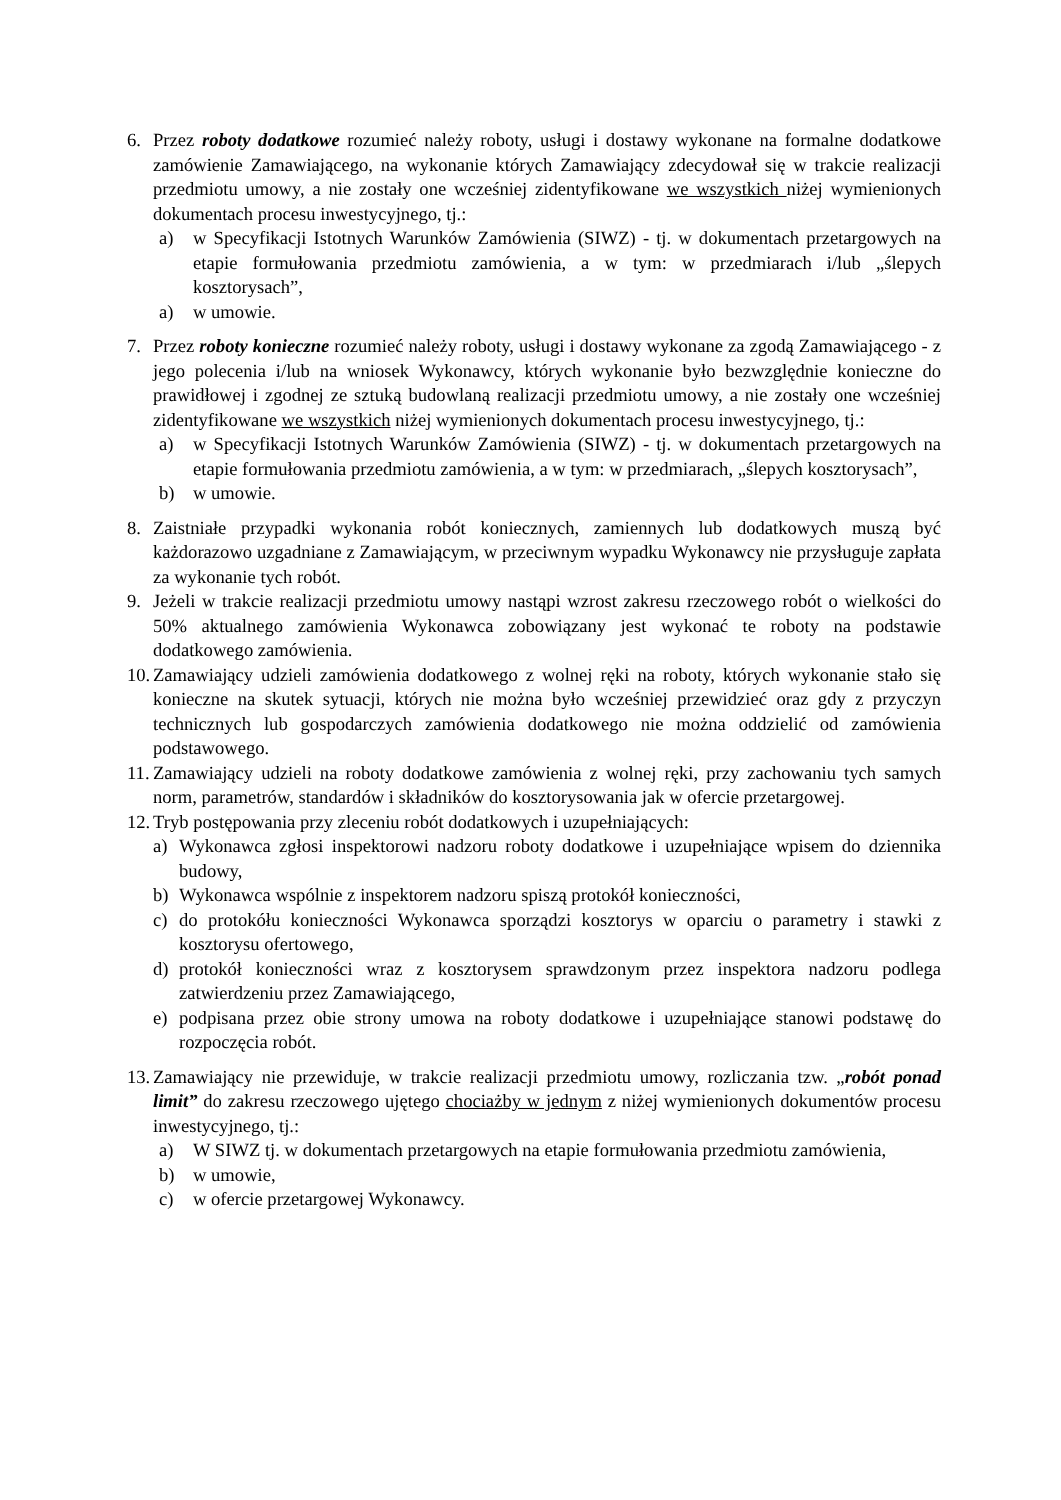6. Przez roboty dodatkowe rozumieć należy roboty, usługi i dostawy wykonane na formalne dodatkowe zamówienie Zamawiającego, na wykonanie których Zamawiający zdecydował się w trakcie realizacji przedmiotu umowy, a nie zostały one wcześniej zidentyfikowane we wszystkich niżej wymienionych dokumentach procesu inwestycyjnego, tj.:
a) w Specyfikacji Istotnych Warunków Zamówienia (SIWZ) - tj. w dokumentach przetargowych na etapie formułowania przedmiotu zamówienia, a w tym: w przedmiarach i/lub „ślepych kosztorysach”,
a) w umowie.
7. Przez roboty konieczne rozumieć należy roboty, usługi i dostawy wykonane za zgodą Zamawiającego - z jego polecenia i/lub na wniosek Wykonawcy, których wykonanie było bezwzględnie konieczne do prawidłowej i zgodnej ze sztuką budowlaną realizacji przedmiotu umowy, a nie zostały one wcześniej zidentyfikowane we wszystkich niżej wymienionych dokumentach procesu inwestycyjnego, tj.:
a) w Specyfikacji Istotnych Warunków Zamówienia (SIWZ) - tj. w dokumentach przetargowych na etapie formułowania przedmiotu zamówienia, a w tym: w przedmiarach, „ślepych kosztorysach”,
b) w umowie.
8. Zaistniałe przypadki wykonania robót koniecznych, zamiennych lub dodatkowych muszą być każdorazowo uzgadniane z Zamawiającym, w przeciwnym wypadku Wykonawcy nie przysługuje zapłata za wykonanie tych robót.
9. Jeżeli w trakcie realizacji przedmiotu umowy nastąpi wzrost zakresu rzeczowego robót o wielkości do 50% aktualnego zamówienia Wykonawca zobowiązany jest wykonać te roboty na podstawie dodatkowego zamówienia.
10. Zamawiający udzieli zamówienia dodatkowego z wolnej ręki na roboty, których wykonanie stało się konieczne na skutek sytuacji, których nie można było wcześniej przewidzieć oraz gdy z przyczyn technicznych lub gospodarczych zamówienia dodatkowego nie można oddzielić od zamówienia podstawowego.
11. Zamawiający udzieli na roboty dodatkowe zamówienia z wolnej ręki, przy zachowaniu tych samych norm, parametrów, standardów i składników do kosztorysowania jak w ofercie przetargowej.
12. Tryb postępowania przy zleceniu robót dodatkowych i uzupełniających:
a) Wykonawca zgłosi inspektorowi nadzoru roboty dodatkowe i uzupełniające wpisem do dziennika budowy,
b) Wykonawca wspólnie z inspektorem nadzoru spiszą protokół konieczności,
c) do protokółu konieczności Wykonawca sporządzi kosztorys w oparciu o parametry i stawki z kosztorysu ofertowego,
d) protokół konieczności wraz z kosztorysem sprawdzonym przez inspektora nadzoru podlega zatwierdzeniu przez Zamawiającego,
e) podpisana przez obie strony umowa na roboty dodatkowe i uzupełniające stanowi podstawę do rozpoczęcia robót.
13. Zamawiający nie przewiduje, w trakcie realizacji przedmiotu umowy, rozliczania tzw. „robót ponad limit” do zakresu rzeczowego ujętego chociażby w jednym z niżej wymienionych dokumentów procesu inwestycyjnego, tj.:
a) W SIWZ tj. w dokumentach przetargowych na etapie formułowania przedmiotu zamówienia,
b) w umowie,
c) w ofercie przetargowej Wykonawcy.